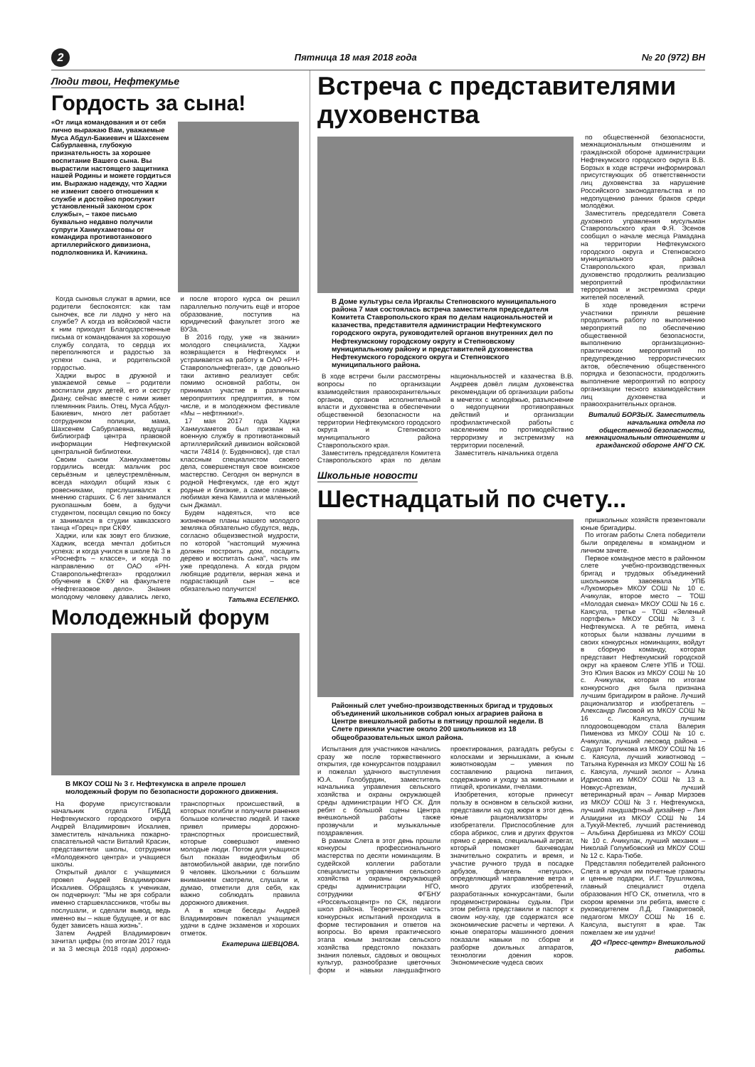2 Пятница 18 мая 2018 года № 20 (972) ВН
Люди твои, Нефтекумье
Гордость за сына!
«От лица командования и от себя лично выражаю Вам, уважаемые Муса Абдул-Бакиевич и Шахсенем Сабурлаевна, глубокую признательность за хорошее воспитание Вашего сына. Вы вырастили настоящего защитника нашей Родины и можете гордиться им. Выражаю надежду, что Хаджи не изменит своего отношения к службе и достойно прослужит установленный законом срок службы», – такое письмо буквально недавно получили супруги Ханмухаметовы от командира противотанкового артиллерийского дивизиона, подполковника И. Качикина.
Когда сыновья служат в армии, все родители беспокоятся: как там сыночек, все ли ладно у него на службе? А когда из войсковой части к ним приходят Благодарственные письма от командования за хорошую службу солдата, то сердца их переполняются и радостью за успехи сына, и родительской гордостью.
Хаджи вырос в дружной и уважаемой семье – родители воспитали двух детей, его и сестру Диану, сейчас вместе с ними живет племянник Раиль. Отец, Муса Абдул-Бакиевич, много лет работает сотрудником полиции, мама, Шахсенем Сабурлаевна, ведущий библиограф центра правовой информации Нефтекумской центральной библиотеки.
Своим сыном Ханмухаметовы гордились всегда: мальчик рос серьёзным и целеустремлённым, всегда находил общий язык с ровесниками, прислушивался к мнению старших. С 6 лет занимался рукопашным боем, а будучи студентом, посещал секцию по боксу и занимался в студии кавказского танца «Горец» при СКФУ.
Хаджи, или как зовут его близкие, Хаджик, всегда мечтал добиться успеха: и когда учился в школе № 3 в «Роснефть – классе», и когда по направлению от ОАО «РН-Ставропольнефтегаз» продолжил обучение в СКФУ на факультете «Нефтегазовое дело». Знания молодому человеку давались легко, и после второго курса он решил параллельно получить ещё и второе образование, поступив на юридический факультет этого же ВУЗа.
В 2016 году, уже «в звании» молодого специалиста, Хаджи возвращается в Нефтекумск и устраивается на работу в ОАО «РН-Ставропольнефтегаз», где довольно таки активно реализует себя: помимо основной работы, он принимал участие в различных мероприятиях предприятия, в том числе, и в молодежном фестивале «Мы – нефтяники!».
17 мая 2017 года Хаджи Ханмухаметов был призван на военную службу в противотанковый артиллерийский дивизион войсковой части 74814 (г. Буденновск), где стал классным специалистом своего дела, совершенствуя свое воинское мастерство. Сегодня он вернулся в родной Нефтекумск, где его ждут родные и близкие, а самое главное, любимая жена Камилла и маленький сын Джамал.
Будем надеяться, что все жизненные планы нашего молодого земляка обязательно сбудутся, ведь, согласно общеизвестной мудрости, по которой "настоящий мужчина должен построить дом, посадить дерево и воспитать сына", часть им уже преодолена. А когда рядом любящие родители, верная жена и подрастающий сын – все обязательно получится!
Татьяна ЕСЕПЕНКО.
Молодежный форум
В МКОУ СОШ № 3 г. Нефтекумска в апреле прошел молодежный форум по безопасности дорожного движения.
На форуме присутствовали начальник отдела ГИБДД Нефтекумского городского округа Андрей Владимирович Искалиев, заместитель начальника пожарно-спасательной части Виталий Красин, представители школы, сотрудники «Молодежного центра» и учащиеся школы.
Открытый диалог с учащимися провел Андрей Владимирович Искалиев. Обращаясь к ученикам, он подчеркнул: "Мы не зря собрали именно старшеклассников, чтобы вы послушали, и сделали вывод, ведь именно вы – наше будущее, и от вас будет зависеть наша жизнь".
Затем Андрей Владимирович зачитал цифры (по итогам 2017 года и за 3 месяца 2018 года) дорожно-транспортных происшествий, в которых погибли и получили ранения большое количество людей. И также привел примеры дорожно-транспортных происшествий, которые совершают именно молодые люди. Потом для учащихся был показан видеофильм об автомобильной аварии, где погибло 9 человек. Школьники с большим вниманием смотрели, слушали и, думаю, отметили для себя, как важно соблюдать правила дорожного движения.
А в конце беседы Андрей Владимирович пожелал учащимся удачи в сдаче экзаменов и хороших отметок.
Екатерина ШЕВЦОВА.
Встреча с представителями духовенства
В Доме культуры села Иргаклы Степновского муниципального района 7 мая состоялась встреча заместителя председателя Комитета Ставропольского края по делам национальностей и казачества, представителя администрации Нефтекумского городского округа, руководителей органов внутренних дел по Нефтекумскому городскому округу и Степновскому муниципальному району и представителей духовенства Нефтекумского городского округа и Степновского муниципального района.
В ходе встречи были рассмотрены вопросы по организации взаимодействия правоохранительных органов, органов исполнительной власти и духовенства в обеспечении общественной безопасности на территории Нефтекумского городского округа и Степновского муниципального района Ставропольского края.
Заместитель председателя Комитета Ставропольского края по делам национальностей и казачества В.В. Андреев довёл лицам духовенства рекомендации об организации работы в мечетях с молодёжью, разъяснение о недопущении противоправных действий и организации профилактической работы с населением по противодействию терроризму и экстремизму на территории поселений.
Заместитель начальника отдела
по общественной безопасности, межнациональным отношениям и гражданской обороне администрации Нефтекумского городского округа В.В. Борзых в ходе встречи информировал присутствующих об ответственности лиц духовенства за нарушение Российского законодательства и по недопущению ранних браков среди молодёжи.
Заместитель председателя Совета духовного управления мусульман Ставропольского края Ф.Я. Эсенов сообщил о начале месяца Рамадана на территории Нефтекумского городского округа и Степновского муниципального района Ставропольского края, призвал духовенство продолжить реализацию мероприятий профилактики терроризма и экстремизма среди жителей поселений.
В ходе проведения встречи участники приняли решение продолжить работу по выполнению мероприятий по обеспечению общественной безопасности, выполнению организационно-практических мероприятий по предупреждению террористических актов, обеспечению общественного порядка и безопасности, продолжить выполнение мероприятий по вопросу организации тесного взаимодействия лиц духовенства и правоохранительных органов.
Виталий БОРЗЫХ. Заместитель начальника отдела по общественной безопасности, межнациональным отношениям и гражданской обороне АНГО СК.
Школьные новости
Шестнадцатый по счету...
Районный слет учебно-производственных бригад и трудовых объединений школьников собрал юных аграриев района в Центре внешкольной работы в пятницу прошлой недели. В Слете приняли участие около 200 школьников из 18 общеобразовательных школ района.
Испытания для участников начались сразу же после торжественного открытия, где конкурсантов поздравил и пожелал удачного выступления Ю.А. Голобурдин, заместитель начальника управления сельского хозяйства и охраны окружающей среды администрации НГО СК. Для ребят с большой сцены Центра внешкольной работы также прозвучали и музыкальные поздравления.
В рамках Слета в этот день прошли конкурсы профессионального мастерства по десяти номинациям. В судейской коллегии работали специалисты управления сельского хозяйства и охраны окружающей среды администрации НГО, сотрудники ФГБНУ «Россельхозцентр» по СК, педагоги школ района. Теоретическая часть конкурсных испытаний проходила в форме тестирования и ответов на вопросы. Во время практического этапа юным знатокам сельского хозяйства предстояло показать знания полевых, садовых и овощных культур, разнообразие цветочных форм и навыки ландшафтного проектирования, разгадать ребусы с колосками и зернышками, а юным животноводам – умения по составлению рациона питания, содержанию и уходу за животными и птицей, кроликами, пчелами.
Изобретения, которые принесут пользу в основном в сельской жизни, представили на суд жюри в этот день юные рационализаторы и изобретатели. Приспособление для сбора абрикос, слив и других фруктов прямо с дерева, специальный агрегат, который поможет бахчеводам значительно сократить и время, и участие ручного труда в посадке арбузов, флигель «петушок», определяющий направление ветра и много других изобретений, разработанных конкурсантами, были продемонстрированы судьям. При этом ребята представили и паспорт к своим ноу-хау, где содержатся все экономические расчеты и чертежи. А юные операторы машинного доения показали навыки по сборке и разборке доильных аппаратов, технологии доения коров. Экономические чудеса своих
пришкольных хозяйств презентовали юные бригадиры.
По итогам работы Слета победители были определены в командном и личном зачете.
Первое командное место в районном слете учебно-производственных бригад и трудовых объединений школьников завоевала УПБ «Лукоморье» МКОУ СОШ № 10 с. Ачикулак, второе место – ТОШ «Молодая смена» МКОУ СОШ № 16 с. Каясула, третье – ТОШ «Зеленый портфель» МКОУ СОШ № 3 г. Нефтекумска. А те ребята, имена которых были названы лучшими в своих конкурсных номинациях, войдут в сборную команду, которая представит Нефтекумский городской округ на краевом Слете УПБ и ТОШ. Это Юлия Васюк из МКОУ СОШ № 10 с. Ачикулак, которая по итогам конкурсного дня была признана лучшим бригадиром в районе. Лучший рационализатор и изобретатель – Александр Лисовой из МКОУ СОШ № 16 с. Каясула, лучшим плодоовощеводом стала Валерия Пименова из МКОУ СОШ № 10 с. Ачикулак, лучший лесовод района – Саудат Торпикова из МКОУ СОШ № 16 с. Каясула, лучший животновод – Татьяна Куренная из МКОУ СОШ № 16 с. Каясула, лучший эколог – Алина Идрисова из МКОУ СОШ № 13 а. Новкус-Артезиан, лучший ветеринарный врач – Анвар Мирзоев из МКОУ СОШ № 3 г. Нефтекумска, лучший ландшафтный дизайнер – Лия Алаидини из МКОУ СОШ № 14 а.Тукуй-Мектеб, лучший растениевод – Альбина Дербишева из МКОУ СОШ № 10 с. Ачикулак, лучший механик – Николай Голумбовский из МКОУ СОШ № 12 с. Кара-Тюбе.
Представляя победителей районного Слета и вручая им почетные грамоты и ценные подарки, И.Г. Трушлякова, главный специалист отдела образования НГО СК, отметила, что в скором времени эти ребята, вместе с руководителем Л.Д. Гамариговой, педагогом МКОУ СОШ № 16 с. Каясула, выступят в крае. Так пожелаем же им удачи!
ДО «Пресс-центр» Внешкольной работы.